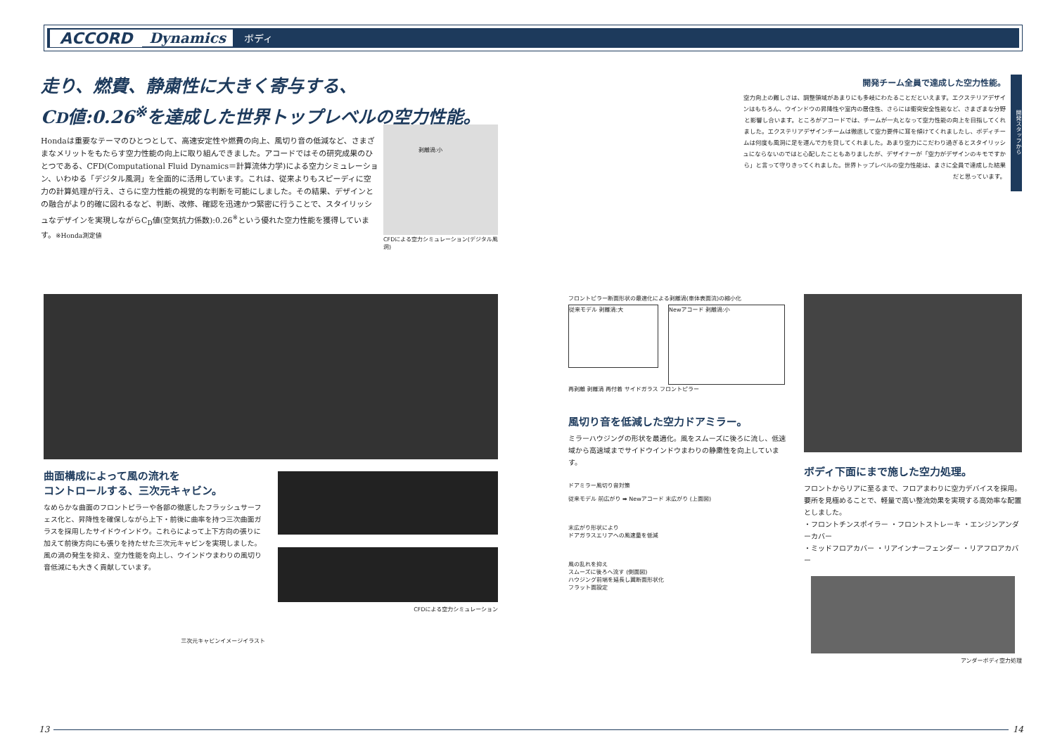ACCORD Dynamics ボディ
走り、燃費、静粛性に大きく寄与する、
CD値:0.26<sup>※</sup>を達成した世界トップレベルの空力性能。
Hondaは重要なテーマのひとつとして、高速安定性や燃費の向上、風切り音の低減など、さまざまなメリットをもたらす空力性能の向上に取り組んできました。アコードではその研究成果のひとつである、CFD(Computational Fluid Dynamics＝計算流体力学)による空力シミュレーション、いわゆる「デジタル風洞」を全面的に活用しています。これは、従来よりもスピーディに空力の計算処理が行え、さらに空力性能の視覚的な判断を可能にしました。その結果、デザインとの融合がより的確に図れるなど、判断、改修、確認を迅速かつ緊密に行うことで、スタイリッシュなデザインを実現しながらC<sub>D</sub>値(空気抗力係数):0.26<sup>※</sup>という優れた空力性能を獲得しています。※Honda測定値
剥離渦:小
CFDによる空力シミュレーション(デジタル風洞)
開発チーム全員で達成した空力性能。
空力向上の難しさは、調整領域があまりにも多岐にわたることだといえます。エクステリアデザインはもちろん、ウインドウの昇降性や室内の居住性、さらには衝突安全性能など、さまざまな分野と影響し合います。ところがアコードでは、チームが一丸となって空力性能の向上を目指してくれました。エクステリアデザインチームは徹底して空力要件に耳を傾けてくれましたし、ボディチームは何度も風洞に足を運んで力を貸してくれました。あまり空力にこだわり過ぎるとスタイリッシュにならないのではと心配したこともありましたが、デザイナーが「空力がデザインのキモですから」と言って守りきってくれました。世界トップレベルの空力性能は、まさに全員で達成した結果だと思っています。
開発スタッフから
曲面構成によって風の流れを
コントロールする、三次元キャビン。
なめらかな曲面のフロントピラーや各部の徹底したフラッシュサーフェス化と、昇降性を確保しながら上下・前後に曲率を持つ三次曲面ガラスを採用したサイドウインドウ。これらによって上下方向の張りに加えて前後方向にも張りを持たせた三次元キャビンを実現しました。風の渦の発生を抑え、空力性能を向上し、ウインドウまわりの風切り音低減にも大きく貢献しています。
三次元キャビンイメージイラスト
CFDによる空力シミュレーション
フロントピラー断面形状の最適化による剥離渦(車体表面流)の縮小化
従来モデル 剥離渦:大
Newアコード 剥離渦:小
再剥離 剥離渦 再付着 サイドガラス フロントピラー
風切り音を低減した空力ドアミラー。
ミラーハウジングの形状を最適化。風をスムーズに後ろに流し、低速域から高速域までサイドウインドウまわりの静粛性を向上しています。
ドアミラー風切り音対策
従来モデル 前広がり ➡ Newアコード 末広がり (上面図)
末広がり形状により
ドアガラスエリアへの風速量を低減
風の乱れを抑え
スムーズに後ろへ流す (側面図)
ハウジング前端を延長し翼断面形状化
フラット面設定
ボディ下面にまで施した空力処理。
フロントからリアに至るまで、フロアまわりに空力デバイスを採用。要所を見極めることで、軽量で高い整流効果を実現する高効率な配置としました。
・フロントチンスポイラー ・フロントストレーキ ・エンジンアンダーカバー
・ミッドフロアカバー ・リアインナーフェンダー ・リアフロアカバー
アンダーボディ空力処理
13 14